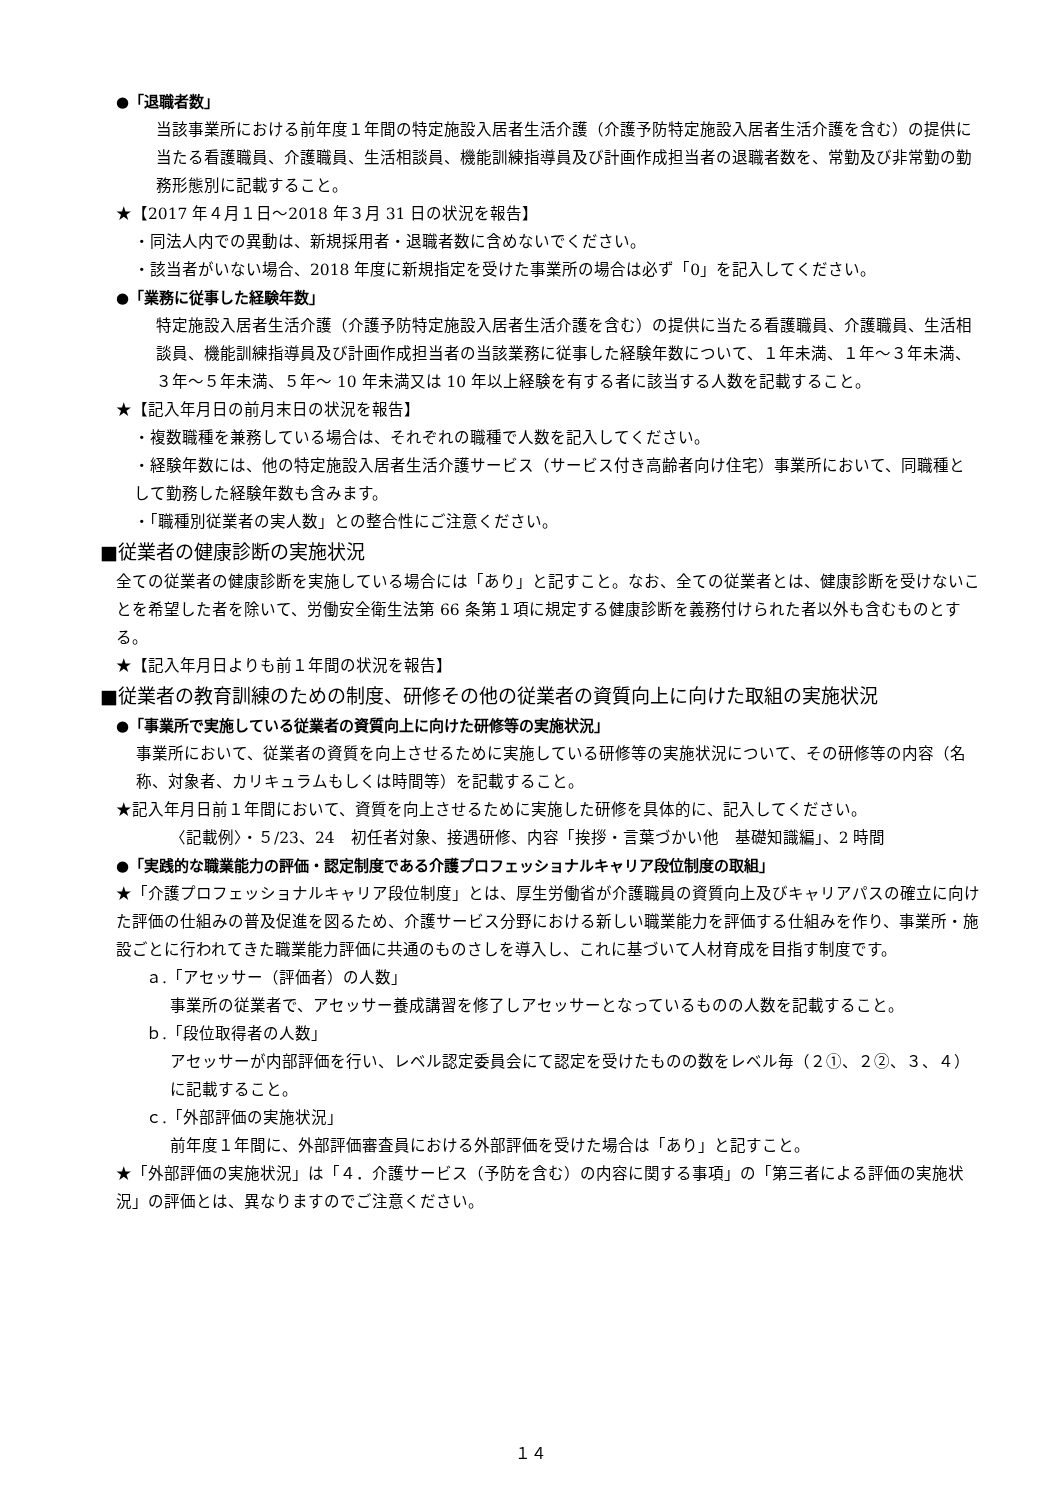●「退職者数」
当該事業所における前年度１年間の特定施設入居者生活介護（介護予防特定施設入居者生活介護を含む）の提供に当たる看護職員、介護職員、生活相談員、機能訓練指導員及び計画作成担当者の退職者数を、常勤及び非常勤の勤務形態別に記載すること。
★【2017 年４月１日～2018 年３月 31 日の状況を報告】
・同法人内での異動は、新規採用者・退職者数に含めないでください。
・該当者がいない場合、2018 年度に新規指定を受けた事業所の場合は必ず「0」を記入してください。
●「業務に従事した経験年数」
特定施設入居者生活介護（介護予防特定施設入居者生活介護を含む）の提供に当たる看護職員、介護職員、生活相談員、機能訓練指導員及び計画作成担当者の当該業務に従事した経験年数について、１年未満、１年～３年未満、３年～５年未満、５年～ 10 年未満又は 10 年以上経験を有する者に該当する人数を記載すること。
★【記入年月日の前月末日の状況を報告】
・複数職種を兼務している場合は、それぞれの職種で人数を記入してください。
・経験年数には、他の特定施設入居者生活介護サービス（サービス付き高齢者向け住宅）事業所において、同職種として勤務した経験年数も含みます。
・「職種別従業者の実人数」との整合性にご注意ください。
■従業者の健康診断の実施状況
全ての従業者の健康診断を実施している場合には「あり」と記すこと。なお、全ての従業者とは、健康診断を受けないことを希望した者を除いて、労働安全衛生法第 66 条第１項に規定する健康診断を義務付けられた者以外も含むものとする。
★【記入年月日よりも前１年間の状況を報告】
■従業者の教育訓練のための制度、研修その他の従業者の資質向上に向けた取組の実施状況
●「事業所で実施している従業者の資質向上に向けた研修等の実施状況」
事業所において、従業者の資質を向上させるために実施している研修等の実施状況について、その研修等の内容（名称、対象者、カリキュラムもしくは時間等）を記載すること。
★記入年月日前１年間において、資質を向上させるために実施した研修を具体的に、記入してください。
〈記載例〉・５/23、24　初任者対象、接遇研修、内容「挨拶・言葉づかい他　基礎知識編」、2 時間
●「実践的な職業能力の評価・認定制度である介護プロフェッショナルキャリア段位制度の取組」
★「介護プロフェッショナルキャリア段位制度」とは、厚生労働省が介護職員の資質向上及びキャリアパスの確立に向けた評価の仕組みの普及促進を図るため、介護サービス分野における新しい職業能力を評価する仕組みを作り、事業所・施設ごとに行われてきた職業能力評価に共通のものさしを導入し、これに基づいて人材育成を目指す制度です。
ａ.「アセッサー（評価者）の人数」
事業所の従業者で、アセッサー養成講習を修了しアセッサーとなっているものの人数を記載すること。
ｂ.「段位取得者の人数」
アセッサーが内部評価を行い、レベル認定委員会にて認定を受けたものの数をレベル毎（２①、２②、３、４）に記載すること。
ｃ.「外部評価の実施状況」
前年度１年間に、外部評価審査員における外部評価を受けた場合は「あり」と記すこと。
★「外部評価の実施状況」は「４．介護サービス（予防を含む）の内容に関する事項」の「第三者による評価の実施状況」の評価とは、異なりますのでご注意ください。
１４